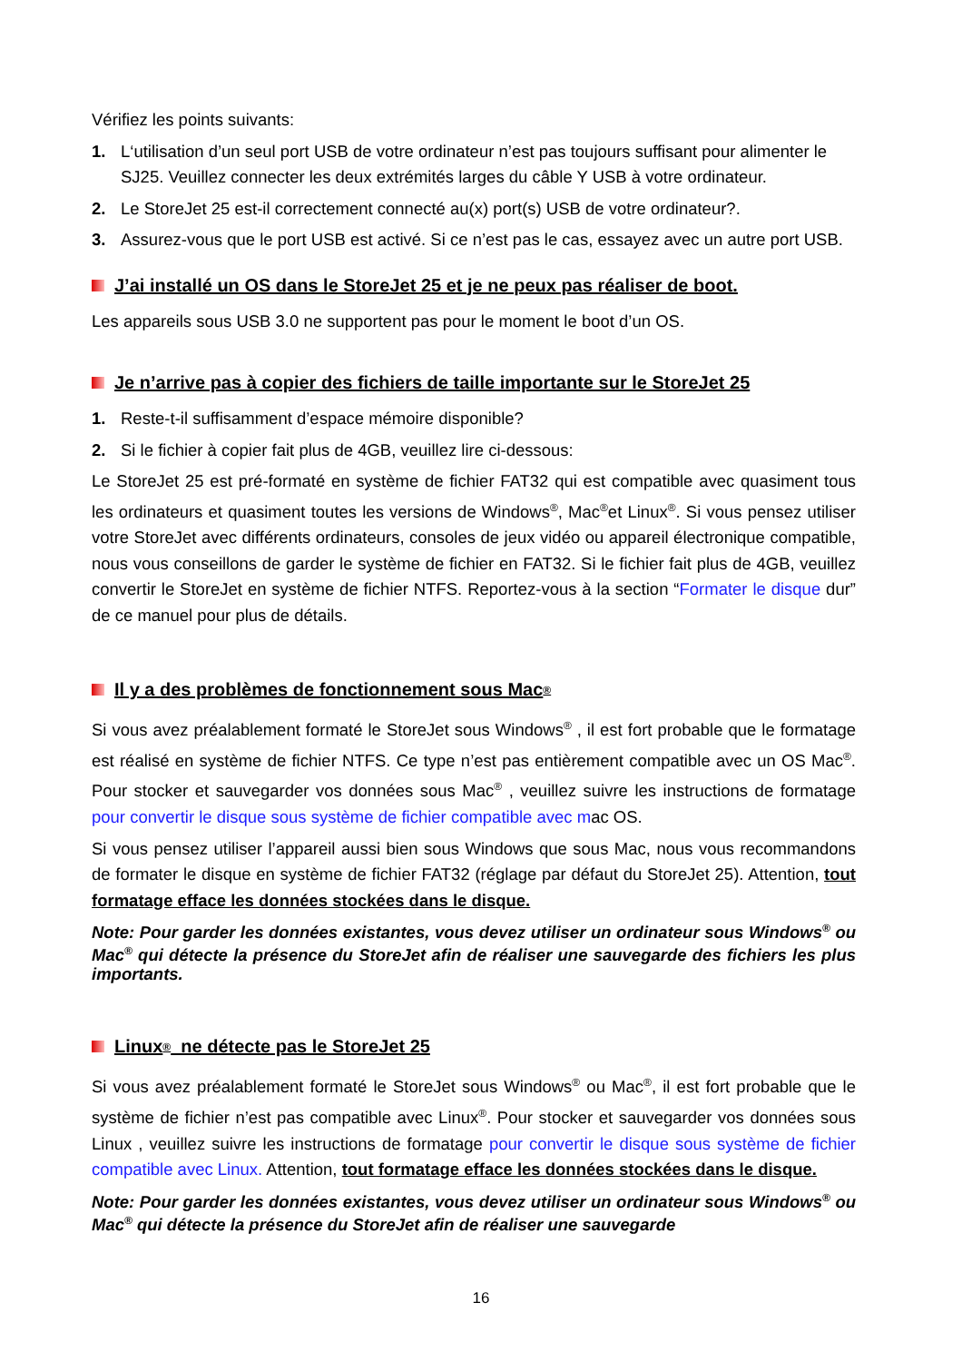Vérifiez les points suivants:
1. L‘utilisation d’un seul port USB de votre ordinateur n’est pas toujours suffisant pour alimenter le SJ25. Veuillez connecter les deux extrémités larges du câble Y USB à votre ordinateur.
2. Le StoreJet 25 est-il correctement connecté au(x) port(s) USB de votre ordinateur?.
3. Assurez-vous que le port USB est activé. Si ce n’est pas le cas, essayez avec un autre port USB.
J’ai installé un OS dans le StoreJet 25 et je ne peux pas réaliser de boot.
Les appareils sous USB 3.0 ne supportent pas pour le moment le boot d’un OS.
Je n’arrive pas à copier des fichiers de taille importante sur le StoreJet 25
1. Reste-t-il suffisamment d’espace mémoire disponible?
2. Si le fichier à copier fait plus de 4GB, veuillez lire ci-dessous:
Le StoreJet 25 est pré-formaté en système de fichier FAT32 qui est compatible avec quasiment tous les ordinateurs et quasiment toutes les versions de Windows<sup>®</sup>, Mac<sup>®</sup>et Linux<sup>®</sup>. Si vous pensez utiliser votre StoreJet avec différents ordinateurs, consoles de jeux vidéo ou appareil électronique compatible, nous vous conseillons de garder le système de fichier en FAT32. Si le fichier fait plus de 4GB, veuillez convertir le StoreJet en système de fichier NTFS. Reportez-vous à la section “Formater le disque dur” de ce manuel pour plus de détails.
Il y a des problèmes de fonctionnement sous Mac<sup>®</sup>
Si vous avez préalablement formaté le StoreJet sous Windows<sup>®</sup> , il est fort probable que le formatage est réalisé en système de fichier NTFS. Ce type n’est pas entièrement compatible avec un OS Mac<sup>®</sup>. Pour stocker et sauvegarder vos données sous Mac<sup>®</sup> , veuillez suivre les instructions de formatage pour convertir le disque sous système de fichier compatible avec mac OS.
Si vous pensez utiliser l’appareil aussi bien sous Windows que sous Mac, nous vous recommandons de formater le disque en système de fichier FAT32 (réglage par défaut du StoreJet 25). Attention, tout formatage efface les données stockées dans le disque.
Note: Pour garder les données existantes, vous devez utiliser un ordinateur sous Windows<sup>®</sup> ou Mac<sup>®</sup> qui détecte la présence du StoreJet afin de réaliser une sauvegarde des fichiers les plus importants.
Linux<sup>®</sup> ne détecte pas le StoreJet 25
Si vous avez préalablement formaté le StoreJet sous Windows<sup>®</sup> ou Mac<sup>®</sup>, il est fort probable que le système de fichier n’est pas compatible avec Linux<sup>®</sup>. Pour stocker et sauvegarder vos données sous Linux , veuillez suivre les instructions de formatage pour convertir le disque sous système de fichier compatible avec Linux. Attention, tout formatage efface les données stockées dans le disque.
Note: Pour garder les données existantes, vous devez utiliser un ordinateur sous Windows<sup>®</sup> ou Mac<sup>®</sup> qui détecte la présence du StoreJet afin de réaliser une sauvegarde
16